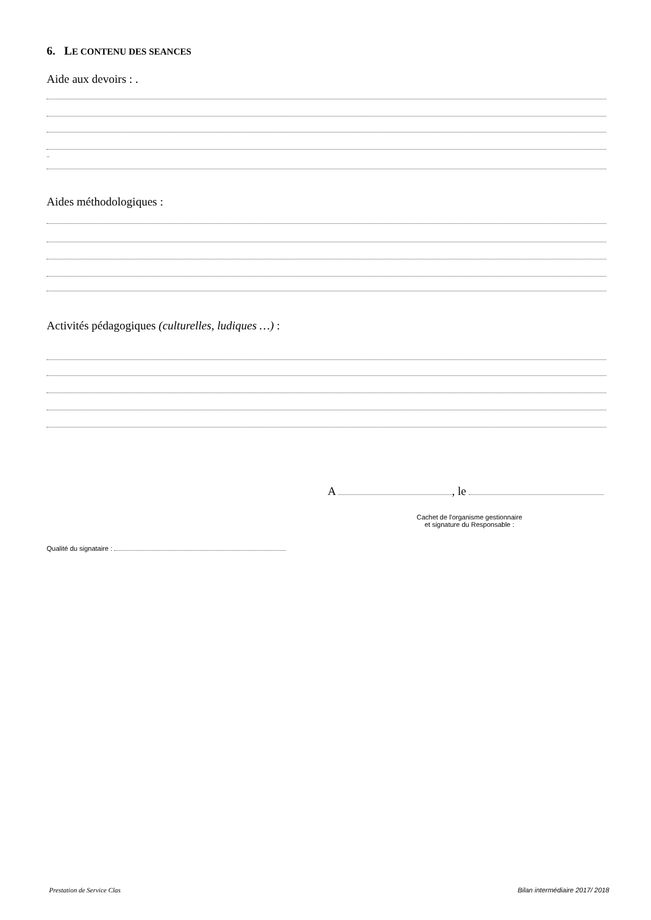6. LE CONTENU DES SEANCES
Aide aux devoirs : .
..
Aides méthodologiques :
Activités pédagogiques (culturelles, ludiques …) :
A , le
Cachet de l'organisme gestionnaire
et signature du Responsable :
Qualité du signataire :
Prestation de Service Clas Bilan intermédiaire 2017/ 2018